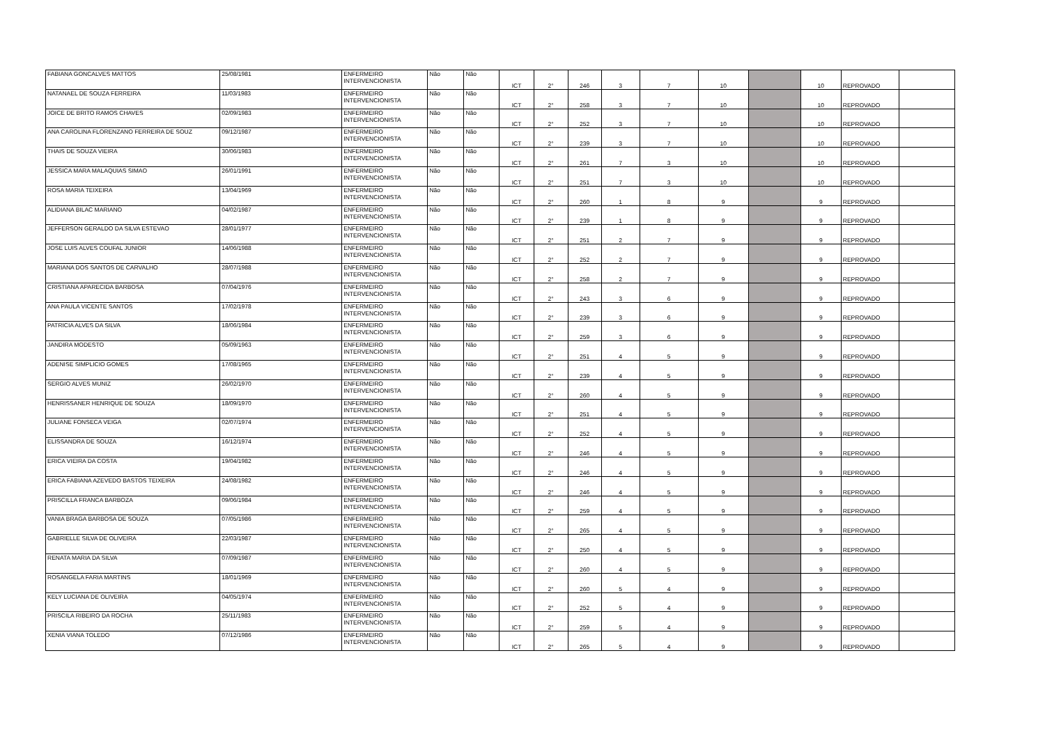| FABIANA GONCALVES MATTOS | 25/08/1981 | ENFERMEIRO INTERVENCIONISTA | Não | Não | ICT | 2° | 246 | 3 | 7 | 10 | | 10 | REPROVADO | |
| NATANAEL DE SOUZA FERREIRA | 11/03/1983 | ENFERMEIRO INTERVENCIONISTA | Não | Não | ICT | 2° | 258 | 3 | 7 | 10 | | 10 | REPROVADO | |
| JOICE DE BRITO RAMOS CHAVES | 02/09/1983 | ENFERMEIRO INTERVENCIONISTA | Não | Não | ICT | 2° | 252 | 3 | 7 | 10 | | 10 | REPROVADO | |
| ANA CAROLINA FLORENZANO FERREIRA DE SOUZ | 09/12/1987 | ENFERMEIRO INTERVENCIONISTA | Não | Não | ICT | 2° | 239 | 3 | 7 | 10 | | 10 | REPROVADO | |
| THAIS DE SOUZA VIEIRA | 30/06/1983 | ENFERMEIRO INTERVENCIONISTA | Não | Não | ICT | 2° | 261 | 7 | 3 | 10 | | 10 | REPROVADO | |
| JESSICA MARA MALAQUIAS SIMAO | 26/01/1991 | ENFERMEIRO INTERVENCIONISTA | Não | Não | ICT | 2° | 251 | 7 | 3 | 10 | | 10 | REPROVADO | |
| ROSA MARIA TEIXEIRA | 13/04/1969 | ENFERMEIRO INTERVENCIONISTA | Não | Não | ICT | 2° | 260 | 1 | 8 | 9 | | 9 | REPROVADO | |
| ALIDIANA BILAC MARIANO | 04/02/1987 | ENFERMEIRO INTERVENCIONISTA | Não | Não | ICT | 2° | 239 | 1 | 8 | 9 | | 9 | REPROVADO | |
| JEFFERSON GERALDO DA SILVA ESTEVAO | 28/01/1977 | ENFERMEIRO INTERVENCIONISTA | Não | Não | ICT | 2° | 251 | 2 | 7 | 9 | | 9 | REPROVADO | |
| JOSE LUIS ALVES COUFAL JUNIOR | 14/06/1988 | ENFERMEIRO INTERVENCIONISTA | Não | Não | ICT | 2° | 252 | 2 | 7 | 9 | | 9 | REPROVADO | |
| MARIANA DOS SANTOS DE CARVALHO | 28/07/1988 | ENFERMEIRO INTERVENCIONISTA | Não | Não | ICT | 2° | 258 | 2 | 7 | 9 | | 9 | REPROVADO | |
| CRISTIANA APARECIDA BARBOSA | 07/04/1976 | ENFERMEIRO INTERVENCIONISTA | Não | Não | ICT | 2° | 243 | 3 | 6 | 9 | | 9 | REPROVADO | |
| ANA PAULA VICENTE SANTOS | 17/02/1978 | ENFERMEIRO INTERVENCIONISTA | Não | Não | ICT | 2° | 239 | 3 | 6 | 9 | | 9 | REPROVADO | |
| PATRICIA ALVES DA SILVA | 18/06/1984 | ENFERMEIRO INTERVENCIONISTA | Não | Não | ICT | 2° | 259 | 3 | 6 | 9 | | 9 | REPROVADO | |
| JANDIRA MODESTO | 05/09/1963 | ENFERMEIRO INTERVENCIONISTA | Não | Não | ICT | 2° | 251 | 4 | 5 | 9 | | 9 | REPROVADO | |
| ADENISE SIMPLICIO GOMES | 17/08/1965 | ENFERMEIRO INTERVENCIONISTA | Não | Não | ICT | 2° | 239 | 4 | 5 | 9 | | 9 | REPROVADO | |
| SERGIO ALVES MUNIZ | 26/02/1970 | ENFERMEIRO INTERVENCIONISTA | Não | Não | ICT | 2° | 260 | 4 | 5 | 9 | | 9 | REPROVADO | |
| HENRISSANER HENRIQUE DE SOUZA | 18/09/1970 | ENFERMEIRO INTERVENCIONISTA | Não | Não | ICT | 2° | 251 | 4 | 5 | 9 | | 9 | REPROVADO | |
| JULIANE FONSECA VEIGA | 02/07/1974 | ENFERMEIRO INTERVENCIONISTA | Não | Não | ICT | 2° | 252 | 4 | 5 | 9 | | 9 | REPROVADO | |
| ELISSANDRA DE SOUZA | 16/12/1974 | ENFERMEIRO INTERVENCIONISTA | Não | Não | ICT | 2° | 246 | 4 | 5 | 9 | | 9 | REPROVADO | |
| ERICA VIEIRA DA COSTA | 19/04/1982 | ENFERMEIRO INTERVENCIONISTA | Não | Não | ICT | 2° | 246 | 4 | 5 | 9 | | 9 | REPROVADO | |
| ERICA FABIANA AZEVEDO BASTOS TEIXEIRA | 24/08/1982 | ENFERMEIRO INTERVENCIONISTA | Não | Não | ICT | 2° | 246 | 4 | 5 | 9 | | 9 | REPROVADO | |
| PRISCILLA FRANCA BARBOZA | 09/06/1984 | ENFERMEIRO INTERVENCIONISTA | Não | Não | ICT | 2° | 259 | 4 | 5 | 9 | | 9 | REPROVADO | |
| VANIA BRAGA BARBOSA DE SOUZA | 07/05/1986 | ENFERMEIRO INTERVENCIONISTA | Não | Não | ICT | 2° | 265 | 4 | 5 | 9 | | 9 | REPROVADO | |
| GABRIELLE SILVA DE OLIVEIRA | 22/03/1987 | ENFERMEIRO INTERVENCIONISTA | Não | Não | ICT | 2° | 250 | 4 | 5 | 9 | | 9 | REPROVADO | |
| RENATA MARIA DA SILVA | 07/09/1987 | ENFERMEIRO INTERVENCIONISTA | Não | Não | ICT | 2° | 260 | 4 | 5 | 9 | | 9 | REPROVADO | |
| ROSANGELA FARIA MARTINS | 18/01/1969 | ENFERMEIRO INTERVENCIONISTA | Não | Não | ICT | 2° | 260 | 5 | 4 | 9 | | 9 | REPROVADO | |
| KELY LUCIANA DE OLIVEIRA | 04/05/1974 | ENFERMEIRO INTERVENCIONISTA | Não | Não | ICT | 2° | 252 | 5 | 4 | 9 | | 9 | REPROVADO | |
| PRISCILA RIBEIRO DA ROCHA | 25/11/1983 | ENFERMEIRO INTERVENCIONISTA | Não | Não | ICT | 2° | 259 | 5 | 4 | 9 | | 9 | REPROVADO | |
| XENIA VIANA TOLEDO | 07/12/1986 | ENFERMEIRO INTERVENCIONISTA | Não | Não | ICT | 2° | 265 | 5 | 4 | 9 | | 9 | REPROVADO | |